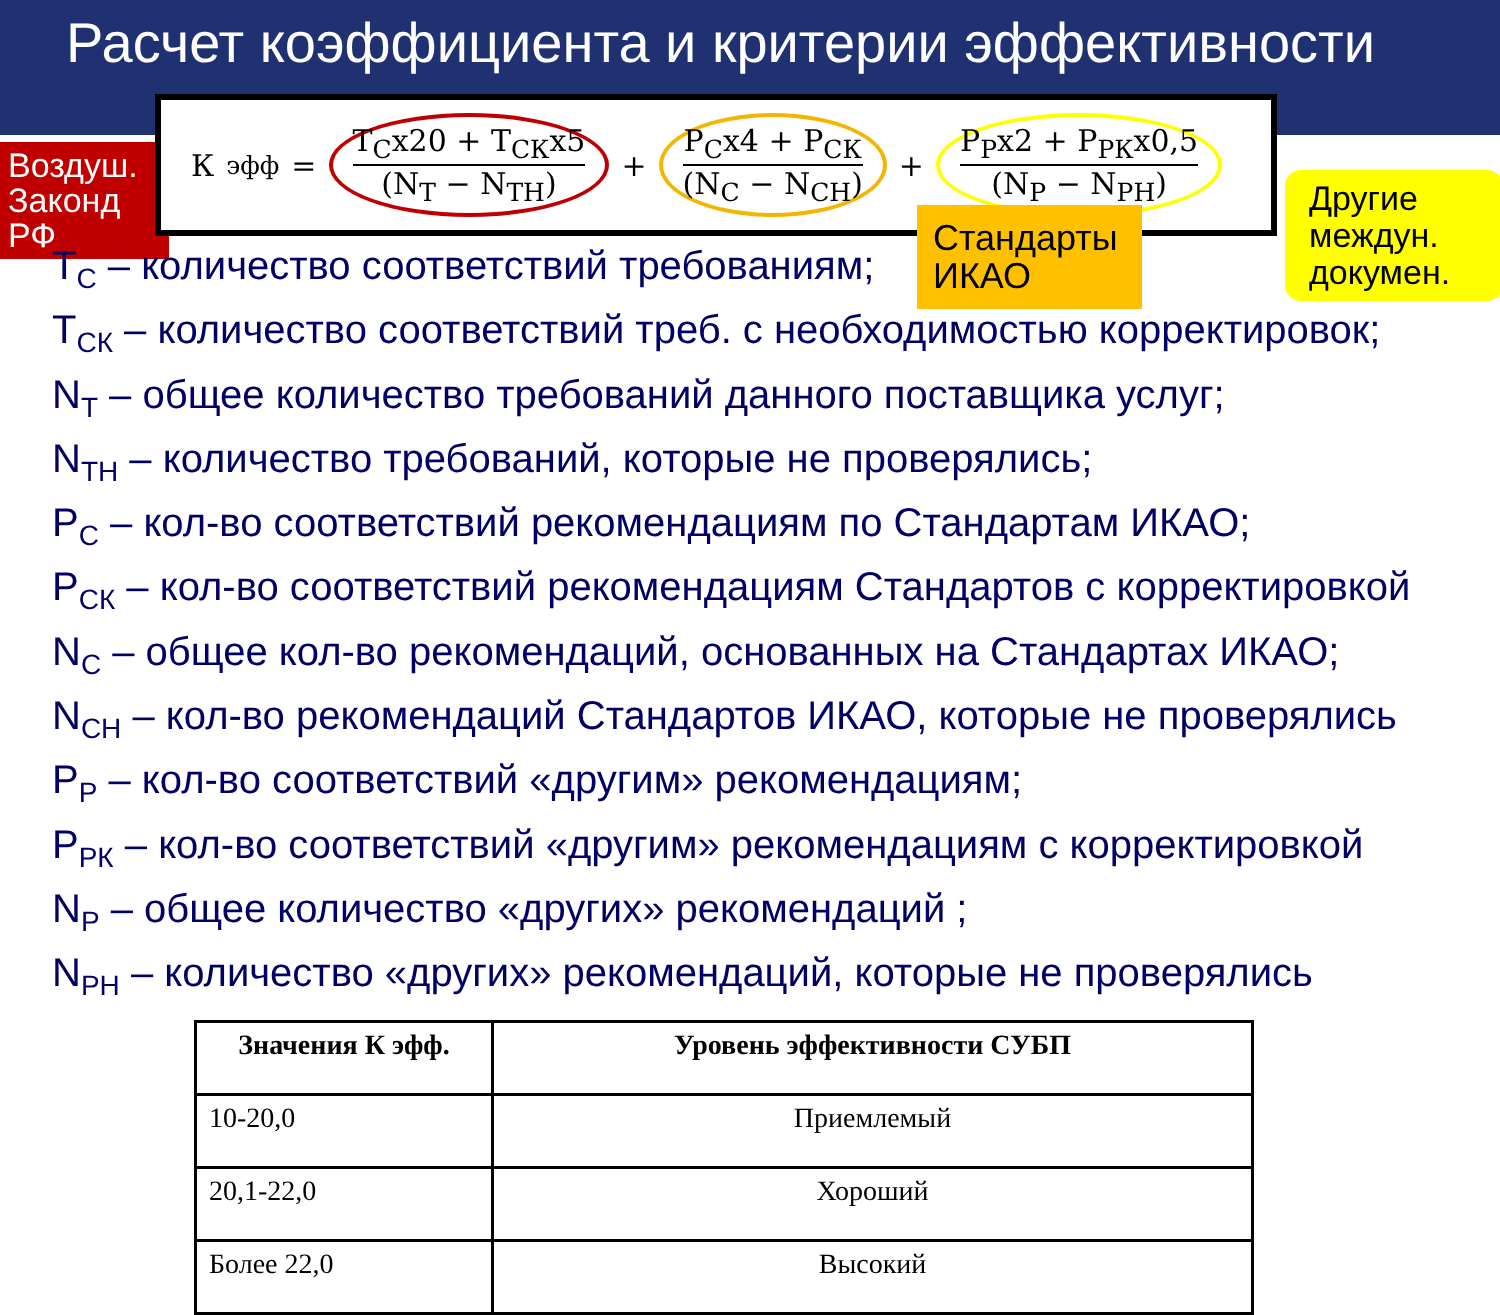Расчет коэффициента и критерии эффективности
Воздуш. Законд РФ
К<sub>эфф</sub> = Т<sub>С</sub>х20 + Т<sub>СК</sub>х5 (N<sub>Т</sub> − N<sub>ТН</sub>) + Р<sub>С</sub>х4 + Р<sub>СК</sub> (N<sub>С</sub> − N<sub>СН</sub>) + Р<sub>Р</sub>х2 + Р<sub>РК</sub>х0,5 (N<sub>Р</sub> − N<sub>РН</sub>)
Стандарты ИКАО
Другие междун. докумен.
Т<sub>С</sub> – количество соответствий требованиям;
Т<sub>СК</sub> – количество соответствий треб. с необходимостью корректировок;
N<sub>Т</sub> – общее количество требований данного поставщика услуг;
N<sub>ТН</sub> – количество требований, которые не проверялись;
Р<sub>С</sub> – кол-во соответствий рекомендациям по Стандартам ИКАО;
Р<sub>СК</sub> – кол-во соответствий рекомендациям Стандартов с корректировкой
N<sub>С</sub> – общее кол-во рекомендаций, основанных на Стандартах ИКАО;
N<sub>СН</sub> – кол-во рекомендаций Стандартов ИКАО, которые не проверялись
Р<sub>Р</sub> – кол-во соответствий «другим» рекомендациям;
Р<sub>РК</sub> – кол-во соответствий «другим» рекомендациям с корректировкой
N<sub>Р</sub> – общее количество «других» рекомендаций ;
N<sub>РН</sub> – количество «других» рекомендаций, которые не проверялись
| Значения К эфф. | Уровень эффективности СУБП |
| --- | --- |
| 10-20,0 | Приемлемый |
| 20,1-22,0 | Хороший |
| Более 22,0 | Высокий |